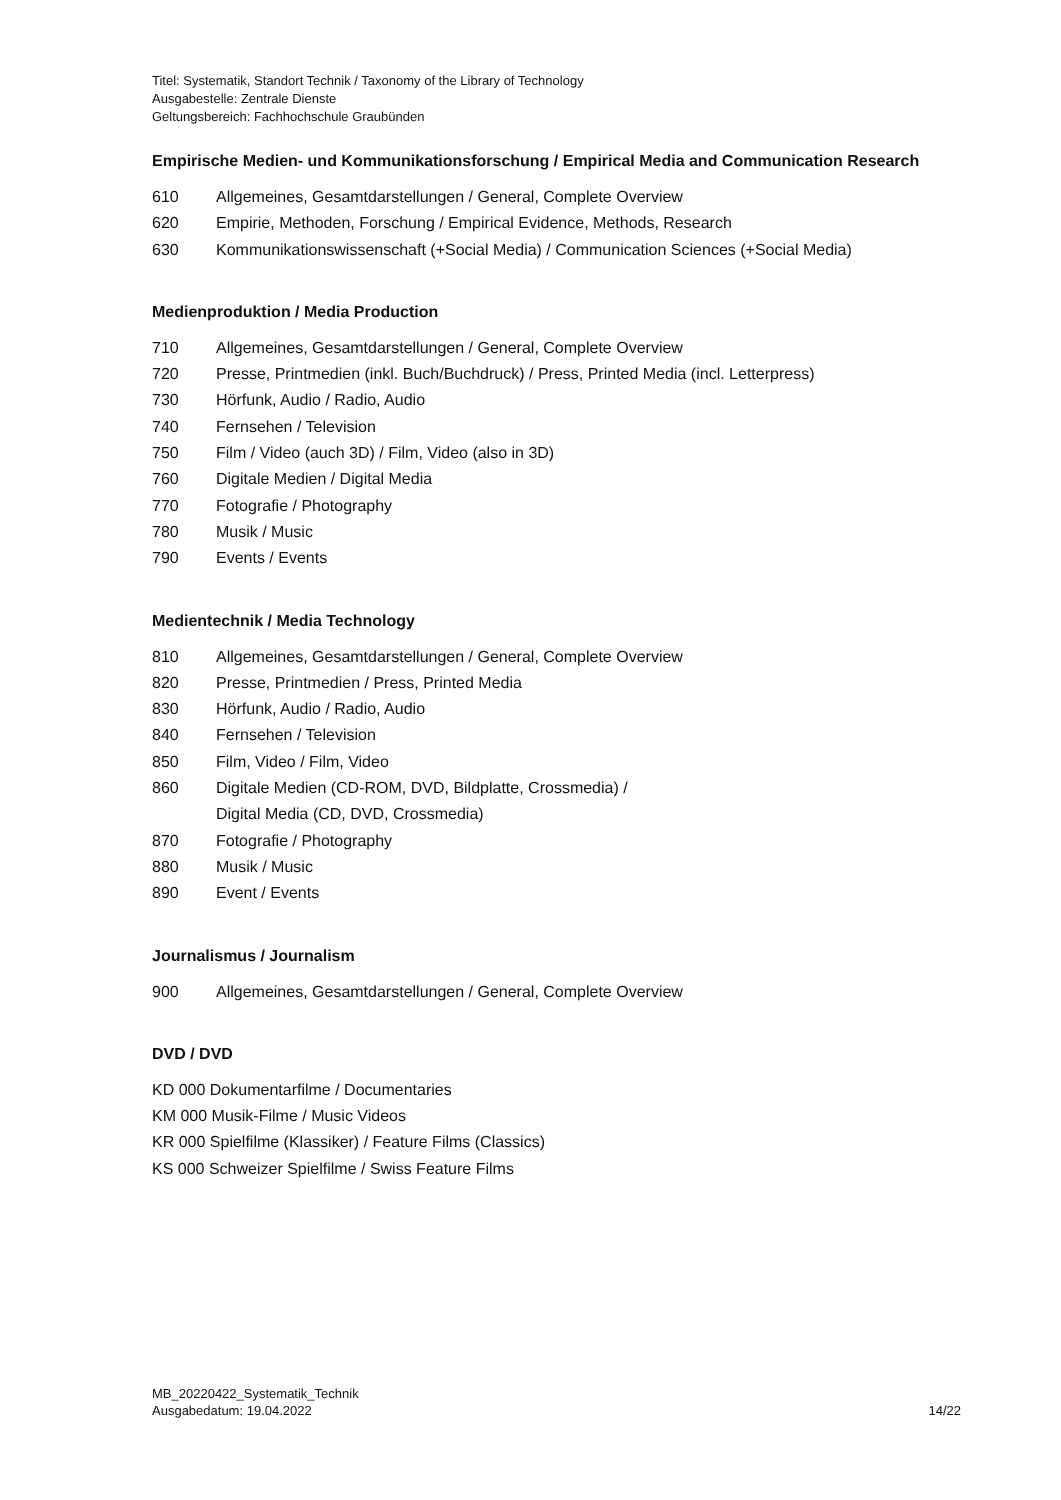Titel: Systematik, Standort Technik / Taxonomy of the Library of Technology
Ausgabestelle: Zentrale Dienste
Geltungsbereich: Fachhochschule Graubünden
Empirische Medien- und Kommunikationsforschung / Empirical Media and Communication Research
610 Allgemeines, Gesamtdarstellungen / General, Complete Overview
620 Empirie, Methoden, Forschung / Empirical Evidence, Methods, Research
630 Kommunikationswissenschaft (+Social Media) / Communication Sciences (+Social Media)
Medienproduktion / Media Production
710 Allgemeines, Gesamtdarstellungen / General, Complete Overview
720 Presse, Printmedien (inkl. Buch/Buchdruck) / Press, Printed Media (incl. Letterpress)
730 Hörfunk, Audio / Radio, Audio
740 Fernsehen / Television
750 Film / Video (auch 3D) / Film, Video (also in 3D)
760 Digitale Medien / Digital Media
770 Fotografie / Photography
780 Musik / Music
790 Events / Events
Medientechnik / Media Technology
810 Allgemeines, Gesamtdarstellungen / General, Complete Overview
820 Presse, Printmedien / Press, Printed Media
830 Hörfunk, Audio / Radio, Audio
840 Fernsehen / Television
850 Film, Video / Film, Video
860 Digitale Medien (CD-ROM, DVD, Bildplatte, Crossmedia) /
Digital Media (CD, DVD, Crossmedia)
870 Fotografie / Photography
880 Musik / Music
890 Event / Events
Journalismus / Journalism
900 Allgemeines, Gesamtdarstellungen / General, Complete Overview
DVD / DVD
KD 000 Dokumentarfilme / Documentaries
KM 000 Musik-Filme / Music Videos
KR 000 Spielfilme (Klassiker) / Feature Films (Classics)
KS 000 Schweizer Spielfilme / Swiss Feature Films
MB_20220422_Systematik_Technik
Ausgabedatum: 19.04.2022
14/22